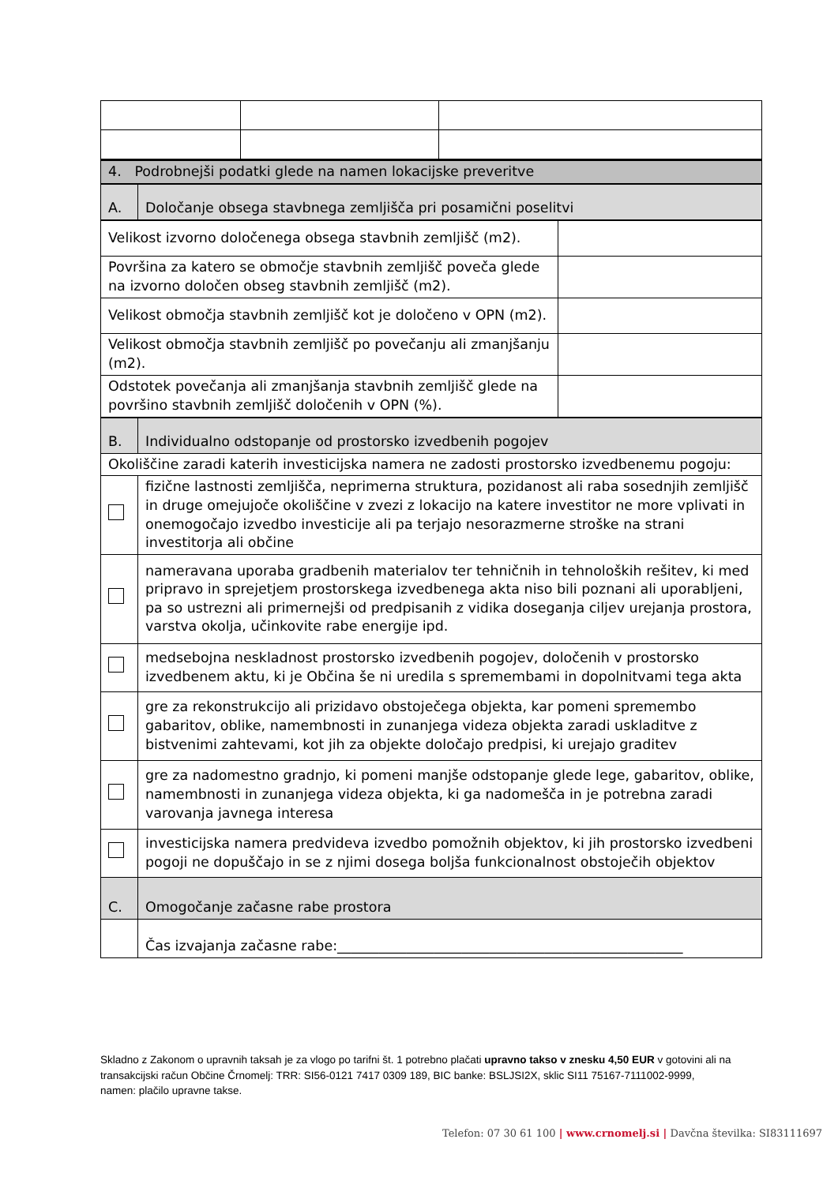| 4. Podrobnejši podatki glede na namen lokacijske preveritve | |
| A. | Določanje obsega stavbnega zemljišča pri posamični poselitvi |
| Velikost izvorno določenega obsega stavbnih zemljišč (m2). | |
| Površina za katero se območje stavbnih zemljišč poveča glede na izvorno določen obseg stavbnih zemljišč (m2). | |
| Velikost območja stavbnih zemljišč kot je določeno v OPN (m2). | |
| Velikost območja stavbnih zemljišč po povečanju ali zmanjšanju (m2). | |
| Odstotek povečanja ali zmanjšanja stavbnih zemljišč glede na površino stavbnih zemljišč določenih v OPN (%). | |
| B. | Individualno odstopanje od prostorsko izvedbenih pogojev |
| Okoliščine zaradi katerih investicijska namera ne zadosti prostorsko izvedbenemu pogoju: | |
| | fizične lastnosti zemljišča, neprimerna struktura, pozidanost ali raba sosednjih zemljišč in druge omejujoče okoliščine v zvezi z lokacijo na katere investitor ne more vplivati in onemogočajo izvedbo investicije ali pa terjajo nesorazmerne stroške na strani investitorja ali občine |
| | nameravana uporaba gradbenih materialov ter tehničnih in tehnoloških rešitev, ki med pripravo in sprejetjem prostorskega izvedbenega akta niso bili poznani ali uporabljeni, pa so ustrezni ali primernejši od predpisanih z vidika doseganja ciljev urejanja prostora, varstva okolja, učinkovite rabe energije ipd. |
| | medsebojna neskladnost prostorsko izvedbenih pogojev, določenih v prostorsko izvedbenem aktu, ki je Občina še ni uredila s spremembami in dopolnitvami tega akta |
| | gre za rekonstrukcijo ali prizidavo obstoječega objekta, kar pomeni spremembo gabaritov, oblike, namembnosti in zunanjega videza objekta zaradi uskladitve z bistvenimi zahtevami, kot jih za objekte določajo predpisi, ki urejajo graditev |
| | gre za nadomestno gradnjo, ki pomeni manjše odstopanje glede lege, gabaritov, oblike, namembnosti in zunanjega videza objekta, ki ga nadomešča in je potrebna zaradi varovanja javnega interesa |
| | investicijska namera predvideva izvedbo pomožnih objektov, ki jih prostorsko izvedbeni pogoji ne dopuščajo in se z njimi dosega boljša funkcionalnost obstoječih objektov |
| C. | Omogočanje začasne rabe prostora |
| | Čas izvajanja začasne rabe:__________________________________________________ |
Skladno z Zakonom o upravnih taksah je za vlogo po tarifni št. 1 potrebno plačati upravno takso v znesku 4,50 EUR v gotovini ali na transakcijski račun Občine Črnomelj: TRR: SI56-0121 7417 0309 189, BIC banke: BSLJSI2X, sklic SI11 75167-7111002-9999, namen: plačilo upravne takse.
Telefon: 07 30 61 100 | www.crnomelj.si | Davčna številka: SI83111697